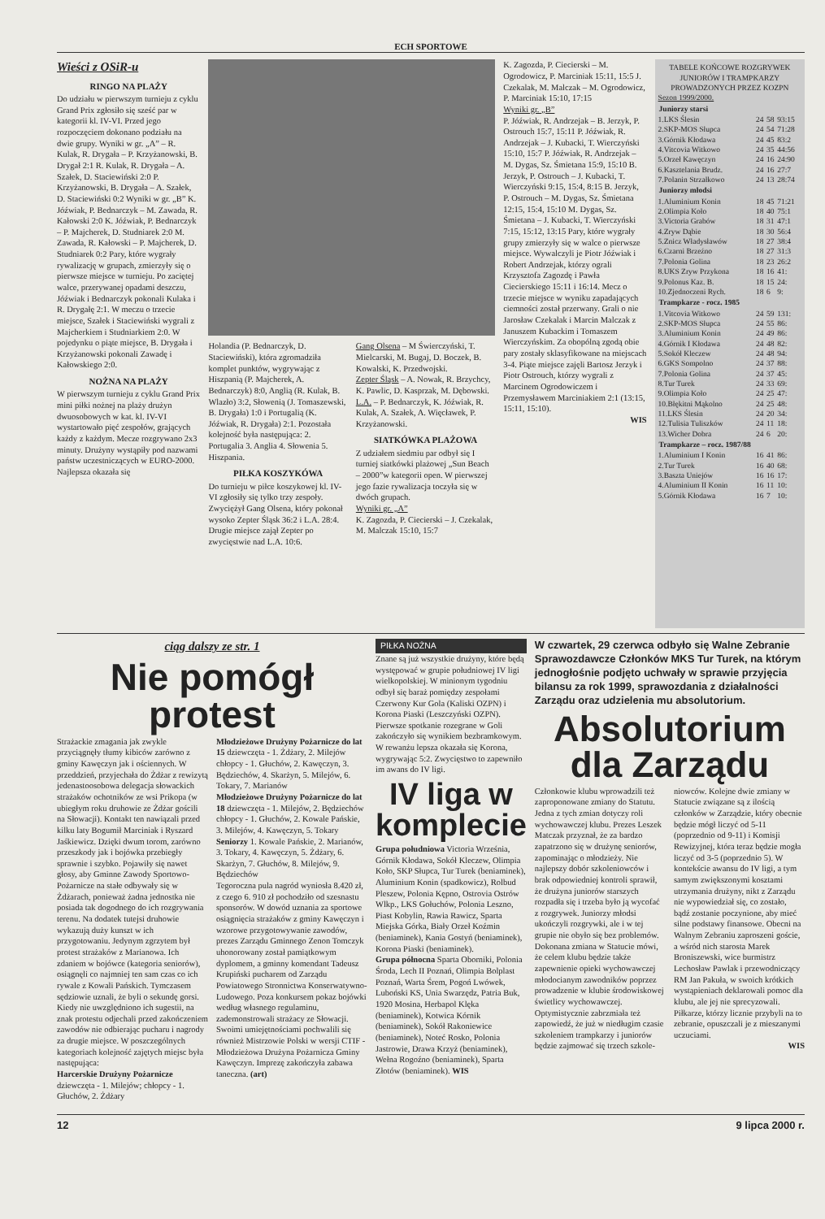ECH SPORTOWE
Wieści z OSiR-u
RINGO NA PLAŻY
Do udziału w pierwszym turnieju z cyklu Grand Prix zgłosiło się sześć par w kategorii kl. IV-VI. Przed jego rozpoczęciem dokonano podziału na dwie grupy. Wyniki w gr. „A” – R. Kulak, R. Drygała – P. Krzyżanowski, B. Drygał 2:1 R. Kulak, R. Drygała – A. Szałek, D. Staciewiński 2:0 P. Krzyżanowski, B. Drygała – A. Szałek, D. Staciewiński 0:2 Wyniki w gr. „B” K. Jóźwiak, P. Bednarczyk – M. Zawada, R. Kałowski 2:0 K. Jóźwiak, P. Bednarczyk – P. Majcherek, D. Studniarek 2:0 M. Zawada, R. Kałowski – P. Majcherek, D. Studniarek 0:2 Pary, które wygrały rywalizację w grupach, zmierzyły się o pierwsze miejsce w turnieju. Po zaciętej walce, przerywanej opadami deszczu, Jóźwiak i Bednarczyk pokonali Kulaka i R. Drygałę 2:1. W meczu o trzecie miejsce, Szałek i Staciewiński wygrali z Majcherkiem i Studniarkiem 2:0. W pojedynku o piąte miejsce, B. Drygała i Krzyżanowski pokonali Zawadę i Kałowskiego 2:0.
NOŻNA NA PLAŻY
W pierwszym turnieju z cyklu Grand Prix mini piłki nożnej na plaży drużyn dwuosobowych w kat. kl. IV-VI wystartowało pięć zespołów, grających każdy z każdym. Mecze rozgrywano 2x3 minuty. Drużyny wystąpiły pod nazwami państw uczestniczących w EURO-2000. Najlepsza okazała się
Holandia (P. Bednarczyk, D. Staciewiński), która zgromadziła komplet punktów, wygrywając z Hiszpanią (P. Majcherek, A. Bednarczyk) 8:0, Anglią (R. Kulak, B. Wlazło) 3:2, Słowenią (J. Tomaszewski, B. Drygała) 1:0 i Portugalią (K. Jóźwiak, R. Drygała) 2:1. Pozostała kolejność była następująca: 2. Portugalia 3. Anglia 4. Słowenia 5. Hiszpania.
PIŁKA KOSZYKÓWA
Do turnieju w piłce koszykowej kl. IV-VI zgłosiły się tylko trzy zespoły. Zwyciężył Gang Olsena, który pokonał wysoko Zepter Śląsk 36:2 i L.A. 28:4. Drugie miejsce zajął Zepter po zwycięstwie nad L.A. 10:6.
Gang Olsena – M Świerczyński, T. Mielcarski, M. Bugaj, D. Boczek, B. Kowalski, K. Przedwojski.
Zepter Śląsk – A. Nowak, R. Brzychcy, K. Pawlic, D. Kasprzak, M. Dębowski.
L.A. – P. Bednarczyk, K. Jóźwiak, R. Kulak, A. Szałek, A. Więcławek, P. Krzyżanowski.
SIATKÓWKA PLAŻOWA
Z udziałem siedmiu par odbył się I turniej siatkówki plażowej „Sun Beach – 2000”w kategorii open. W pierwszej jego fazie rywalizacja toczyła się w dwóch grupach.
Wyniki gr. „A”
K. Zagozda, P. Ciecierski – J. Czekalak, M. Malczak 15:10, 15:7
K. Zagozda, P. Ciecierski – M. Ogrodowicz, P. Marciniak 15:11, 15:5 J. Czekalak, M. Malczak – M. Ogrodowicz, P. Marciniak 15:10, 17:15
Wyniki gr. „B”
P. Jóźwiak, R. Andrzejak – B. Jerzyk, P. Ostrouch 15:7, 15:11 P. Jóźwiak, R. Andrzejak – J. Kubacki, T. Wierczyński 15:10, 15:7 P. Jóźwiak, R. Andrzejak – M. Dygas, Sz. Śmietana 15:9, 15:10 B. Jerzyk, P. Ostrouch – J. Kubacki, T. Wierczyński 9:15, 15:4, 8:15 B. Jerzyk, P. Ostrouch – M. Dygas, Sz. Śmietana 12:15, 15:4, 15:10 M. Dygas, Sz. Śmietana – J. Kubacki, T. Wierczyński 7:15, 15:12, 13:15 Pary, które wygrały grupy zmierzyły się w walce o pierwsze miejsce. Wywalczyli je Piotr Jóźwiak i Robert Andrzejak, którzy ograli Krzysztofa Zagozdę i Pawła Ciecierskiego 15:11 i 16:14. Mecz o trzecie miejsce w wyniku zapadających ciemności został przerwany. Grali o nie Jarosław Czekalak i Marcin Malczak z Januszem Kubackim i Tomaszem Wierczyńskim. Za obopólną zgodą obie pary zostały sklasyfikowane na miejscach 3-4. Piąte miejsce zajęli Bartosz Jerzyk i Piotr Ostrouch, którzy wygrali z Marcinem Ogrodowiczem i Przemysławem Marciniakiem 2:1 (13:15, 15:11, 15:10).
WIS
TABELE KOŃCOWE ROZGRYWEK JUNIORÓW I TRAMPKARZY PROWADZONYCH PRZEZ KOZPN
Sezon 1999/2000.
| Juniorzy starsi | | | |
| --- | --- | --- | --- |
| 1.LKS Ślesin | 24 | 58 | 93:15 |
| 2.SKP-MOS Słupca | 24 | 54 | 71:28 |
| 3.Górnik Kłodawa | 24 | 45 | 83:2 |
| 4.Vitcovia Witkowo | 24 | 35 | 44:56 |
| 5.Orzeł Kawęczyn | 24 | 16 | 24:90 |
| 6.Kasztelania Brudz. | 24 | 16 | 27:7 |
| 7.Polanin Strzałkowo | 24 | 13 | 28:74 |
| Juniorzy młodsi | | | |
| 1.Aluminium Konin | 18 | 45 | 71:21 |
| 2.Olimpia Koło | 18 | 40 | 75:1 |
| 3.Victoria Grabów | 18 | 31 | 47:1 |
| 4.Zryw Dąbie | 18 | 30 | 56:4 |
| 5.Znicz Władysławów | 18 | 27 | 38:4 |
| 6.Czarni Brzeźno | 18 | 27 | 31:3 |
| 7.Polonia Golina | 18 | 23 | 26:2 |
| 8.UKS Zryw Przykona | 18 | 16 | 41: |
| 9.Polonus Kaz. B. | 18 | 15 | 24: |
| 10.Zjednoczeni Rych. | 18 | 6 | 9: |
| Trampkarze - rocz. 1985 | | | |
| 1.Vitcovia Witkowo | 24 | 59 | 131: |
| 2.SKP-MOS Słupca | 24 | 55 | 86: |
| 3.Aluminium Konin | 24 | 49 | 86: |
| 4.Górnik I Kłodawa | 24 | 48 | 82: |
| 5.Sokół Kleczew | 24 | 48 | 94: |
| 6.GKS Sompolno | 24 | 37 | 88: |
| 7.Polonia Golina | 24 | 37 | 45: |
| 8.Tur Turek | 24 | 33 | 69: |
| 9.Olimpia Koło | 24 | 25 | 47: |
| 10.Błękitni Mąkolno | 24 | 25 | 48: |
| 11.LKS Ślesin | 24 | 20 | 34: |
| 12.Tulisia Tuliszków | 24 | 11 | 18: |
| 13.Wicher Dobra | 24 | 6 | 20: |
| Trampkarze – rocz. 1987/88 | | | |
| 1.Aluminium I Konin | 16 | 41 | 86: |
| 2.Tur Turek | 16 | 40 | 68: |
| 3.Baszta Uniejów | 16 | 16 | 17: |
| 4.Aluminium II Konin | 16 | 11 | 10: |
| 5.Górnik Kłodawa | 16 | 7 | 10: |
ciąg dalszy ze str. 1
Nie pomógł protest
Strażackie zmagania jak zwykle przyciągnęły tłumy kibiców zarówno z gminy Kawęczyn jak i ościennych. W przeddzień, przyjechała do Żdżar z rewizytą jedenastoosobowa delegacja słowackich strażaków ochotników ze wsi Prikopa (w ubiegłym roku druhowie ze Żdżar gościli na Słowacji). Kontakt ten nawiązali przed kilku laty Bogumił Marciniak i Ryszard Jaśkiewicz. Dzięki dwum torom, zarówno przeszkody jak i bojówka przebiegły sprawnie i szybko. Pojawiły się nawet głosy, aby Gminne Zawody Sportowo-Pożarnicze na stałe odbywały się w Żdżarach, ponieważ żadna jednostka nie posiada tak dogodnego do ich rozgrywania terenu. Na dodatek tutejsi druhowie wykazują duży kunszt w ich przygotowaniu. Jedynym zgrzytem był protest strażaków z Marianowa. Ich zdaniem w bojówce (kategoria seniorów), osiągnęli co najmniej ten sam czas co ich rywale z Kowali Pańskich. Tymczasem sędziowie uznali, że byli o sekundę gorsi. Kiedy nie uwzględniono ich sugestii, na znak protestu odjechali przed zakończeniem zawodów nie odbierając pucharu i nagrody za drugie miejsce. W poszczególnych kategoriach kolejność zajętych miejsc była następująca:
Harcerskie Drużyny Pożarnicze dziewczęta - 1. Milejów; chłopcy - 1. Głuchów, 2. Żdżary
Młodzieżowe Drużyny Pożarnicze do lat 15 dziewczęta - 1. Żdżary, 2. Milejów chłopcy - 1. Głuchów, 2. Kawęczyn, 3. Będziechów, 4. Skarżyn, 5. Milejów, 6. Tokary, 7. Marianów
Młodzieżowe Drużyny Pożarnicze do lat 18 dziewczęta - 1. Milejów, 2. Będziechów chłopcy - 1. Głuchów, 2. Kowale Pańskie, 3. Milejów, 4. Kawęczyn, 5. Tokary
Seniorzy 1. Kowale Pańskie, 2. Marianów, 3. Tokary, 4. Kawęczyn, 5. Żdżary, 6. Skarżyn, 7. Głuchów, 8. Milejów, 9. Będziechów
Tegoroczna pula nagród wyniosła 8.420 zł, z czego 6. 910 zł pochodziło od szesnastu sponsorów. W dowód uznania za sportowe osiągnięcia strażaków z gminy Kawęczyn i wzorowe przygotowywanie zawodów, prezes Zarządu Gminnego Zenon Tomczyk uhonorowany został pamiątkowym dyplomem, a gminny komendant Tadeusz Krupiński pucharem od Zarządu Powiatowego Stronnictwa Konserwatywno-Ludowego. Poza konkursem pokaz bojówki według własnego regulaminu, zademonstrowali strażacy ze Słowacji. Swoimi umiejętnościami pochwalili się również Mistrzowie Polski w wersji CTIF - Młodzieżowa Drużyna Pożarnicza Gminy Kawęczyn. Imprezę zakończyła zabawa taneczna. (art)
PIŁKA NOŻNA
Znane są już wszystkie drużyny, które będą występować w grupie południowej IV ligi wielkopolskiej. W minionym tygodniu odbył się baraż pomiędzy zespołami Czerwony Kur Gola (Kaliski OZPN) i Korona Piaski (Leszczyński OZPN). Pierwsze spotkanie rozegrane w Goli zakończyło się wynikiem bezbramkowym. W rewanżu lepsza okazała się Korona, wygrywając 5:2. Zwycięstwo to zapewniło im awans do IV ligi.
IV liga w komplecie
Grupa południowa Victoria Września, Górnik Kłodawa, Sokół Kleczew, Olimpia Koło, SKP Słupca, Tur Turek (beniaminek), Aluminium Konin (spadkowicz), Rolbud Pleszew, Polonia Kępno, Ostrovia Ostrów Wlkp., LKS Gołuchów, Polonia Leszno, Piast Kobylin, Rawia Rawicz, Sparta Miejska Górka, Biały Orzeł Koźmin (beniaminek), Kania Gostyń (beniaminek), Korona Piaski (beniaminek).
Grupa północna Sparta Oborniki, Polonia Środa, Lech II Poznań, Olimpia Bolplast Poznań, Warta Śrem, Pogoń Lwówek, Luboński KS, Unia Swarzędz, Patria Buk, 1920 Mosina, Herbapol Klęka (beniaminek), Kotwica Kórnik (beniaminek), Sokół Rakoniewice (beniaminek), Noteć Rosko, Polonia Jastrowie, Drawa Krzyż (beniaminek), Wełna Rogoźno (beniaminek), Sparta Złotów (beniaminek). WIS
W czwartek, 29 czerwca odbyło się Walne Zebranie Sprawozdawcze Członków MKS Tur Turek, na którym jednogłośnie podjęto uchwały w sprawie przyjęcia bilansu za rok 1999, sprawozdania z działalności Zarządu oraz udzielenia mu absolutorium.
Absolutorium dla Zarządu
Członkowie klubu wprowadzili też zaproponowane zmiany do Statutu. Jedna z tych zmian dotyczy roli wychowawczej klubu. Prezes Leszek Matczak przyznał, że za bardzo zapatrzono się w drużynę seniorów, zapominając o młodzieży. Nie najlepszy dobór szkoleniowców i brak odpowiedniej kontroli sprawił, że drużyna juniorów starszych rozpadła się i trzeba było ją wycofać z rozgrywek. Juniorzy młodsi ukończyli rozgrywki, ale i w tej grupie nie obyło się bez problemów. Dokonana zmiana w Statucie mówi, że celem klubu będzie także zapewnienie opieki wychowawczej młodocianym zawodników poprzez prowadzenie w klubie środowiskowej świetlicy wychowawczej. Optymistycznie zabrzmiała też zapowiedź, że już w niedługim czasie szkoleniem trampkarzy i juniorów będzie zajmować się trzech szkole-
niowców. Kolejne dwie zmiany w Statucie związane są z ilością członków w Zarządzie, który obecnie będzie mógł liczyć od 5-11 (poprzednio od 9-11) i Komisji Rewizyjnej, która teraz będzie mogła liczyć od 3-5 (poprzednio 5). W kontekście awansu do IV ligi, a tym samym zwiększonymi kosztami utrzymania drużyny, nikt z Zarządu nie wypowiedział się, co zostało, bądź zostanie poczynione, aby mieć silne podstawy finansowe. Obecni na Walnym Zebraniu zaproszeni goście, a wśród nich starosta Marek Broniszewski, wice burmistrz Lechosław Pawlak i przewodniczący RM Jan Pakuła, w swoich krótkich wystąpieniach deklarowali pomoc dla klubu, ale jej nie sprecyzowali. Piłkarze, którzy licznie przybyli na to zebranie, opuszczali je z mieszanymi uczuciami.
WIS
12 9 lipca 2000 r.